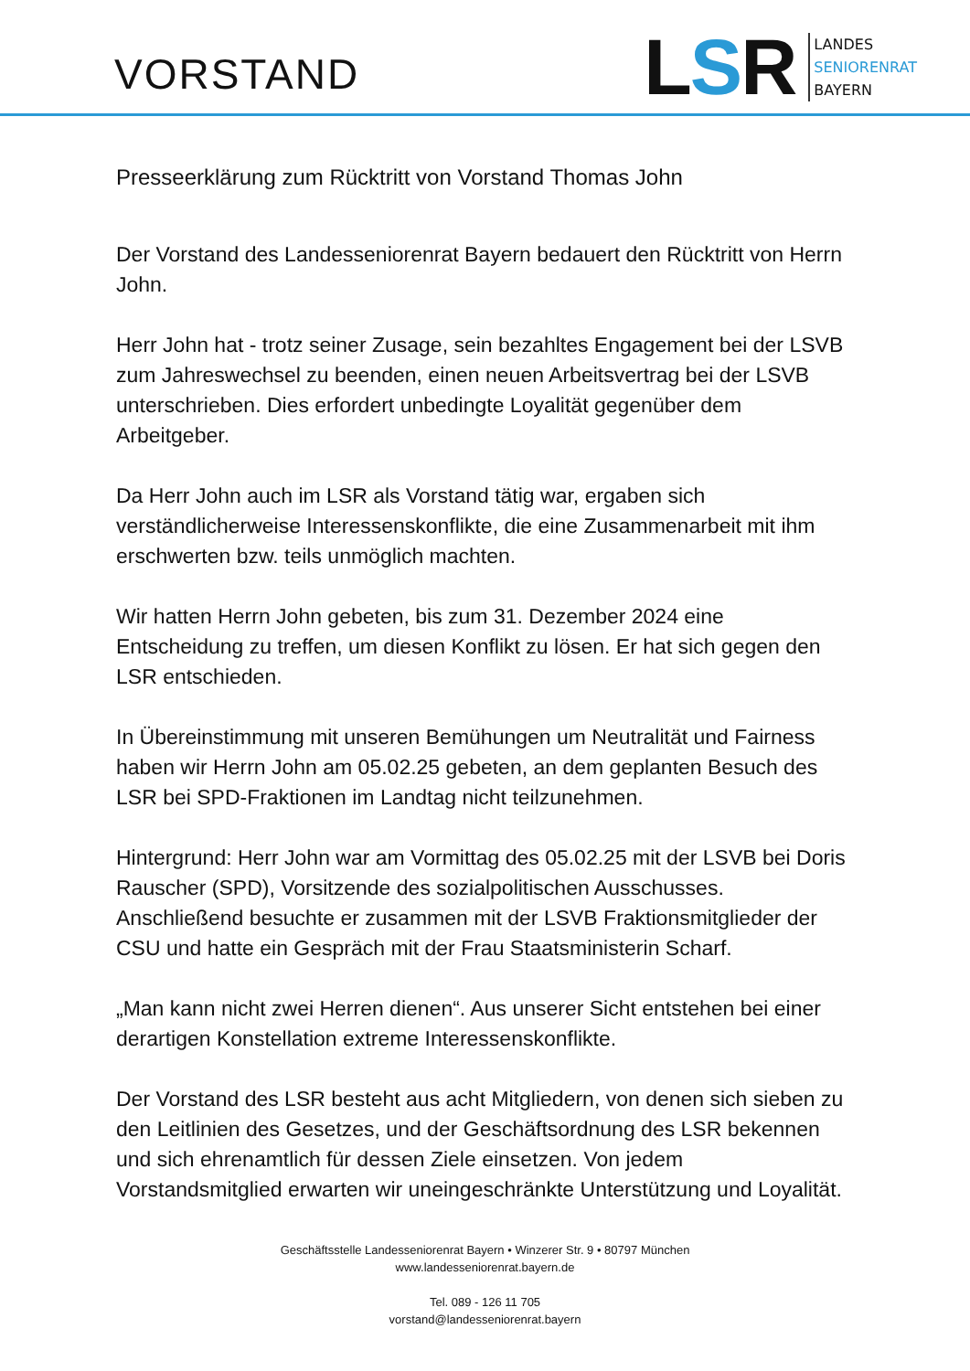VORSTAND
LSR
LANDES
SENIORENRAT
BAYERN
Presseerklärung zum Rücktritt von Vorstand Thomas John
Der Vorstand des Landesseniorenrat Bayern bedauert den Rücktritt von Herrn John.
Herr John hat - trotz seiner Zusage, sein bezahltes Engagement bei der LSVB zum Jahreswechsel zu beenden, einen neuen Arbeitsvertrag bei der LSVB unterschrieben. Dies erfordert unbedingte Loyalität gegenüber dem Arbeitgeber.
Da Herr John auch im LSR als Vorstand tätig war, ergaben sich verständlicherweise Interessenskonflikte, die eine Zusammenarbeit mit ihm erschwerten bzw. teils unmöglich machten.
Wir hatten Herrn John gebeten, bis zum 31. Dezember 2024 eine Entscheidung zu treffen, um diesen Konflikt zu lösen. Er hat sich gegen den LSR entschieden.
In Übereinstimmung mit unseren Bemühungen um Neutralität und Fairness haben wir Herrn John am 05.02.25 gebeten, an dem geplanten Besuch des LSR bei SPD-Fraktionen im Landtag nicht teilzunehmen.
Hintergrund: Herr John war am Vormittag des 05.02.25 mit der LSVB bei Doris Rauscher (SPD), Vorsitzende des sozialpolitischen Ausschusses. Anschließend besuchte er zusammen mit der LSVB Fraktionsmitglieder der CSU und hatte ein Gespräch mit der Frau Staatsministerin Scharf.
„Man kann nicht zwei Herren dienen“. Aus unserer Sicht entstehen bei einer derartigen Konstellation extreme Interessenskonflikte.
Der Vorstand des LSR besteht aus acht Mitgliedern, von denen sich sieben zu den Leitlinien des Gesetzes, und der Geschäftsordnung des LSR bekennen und sich ehrenamtlich für dessen Ziele einsetzen. Von jedem Vorstandsmitglied erwarten wir uneingeschränkte Unterstützung und Loyalität.
Geschäftsstelle Landesseniorenrat Bayern • Winzerer Str. 9 • 80797 München
www.landesseniorenrat.bayern.de
Tel. 089 - 126 11 705
vorstand@landesseniorenrat.bayern